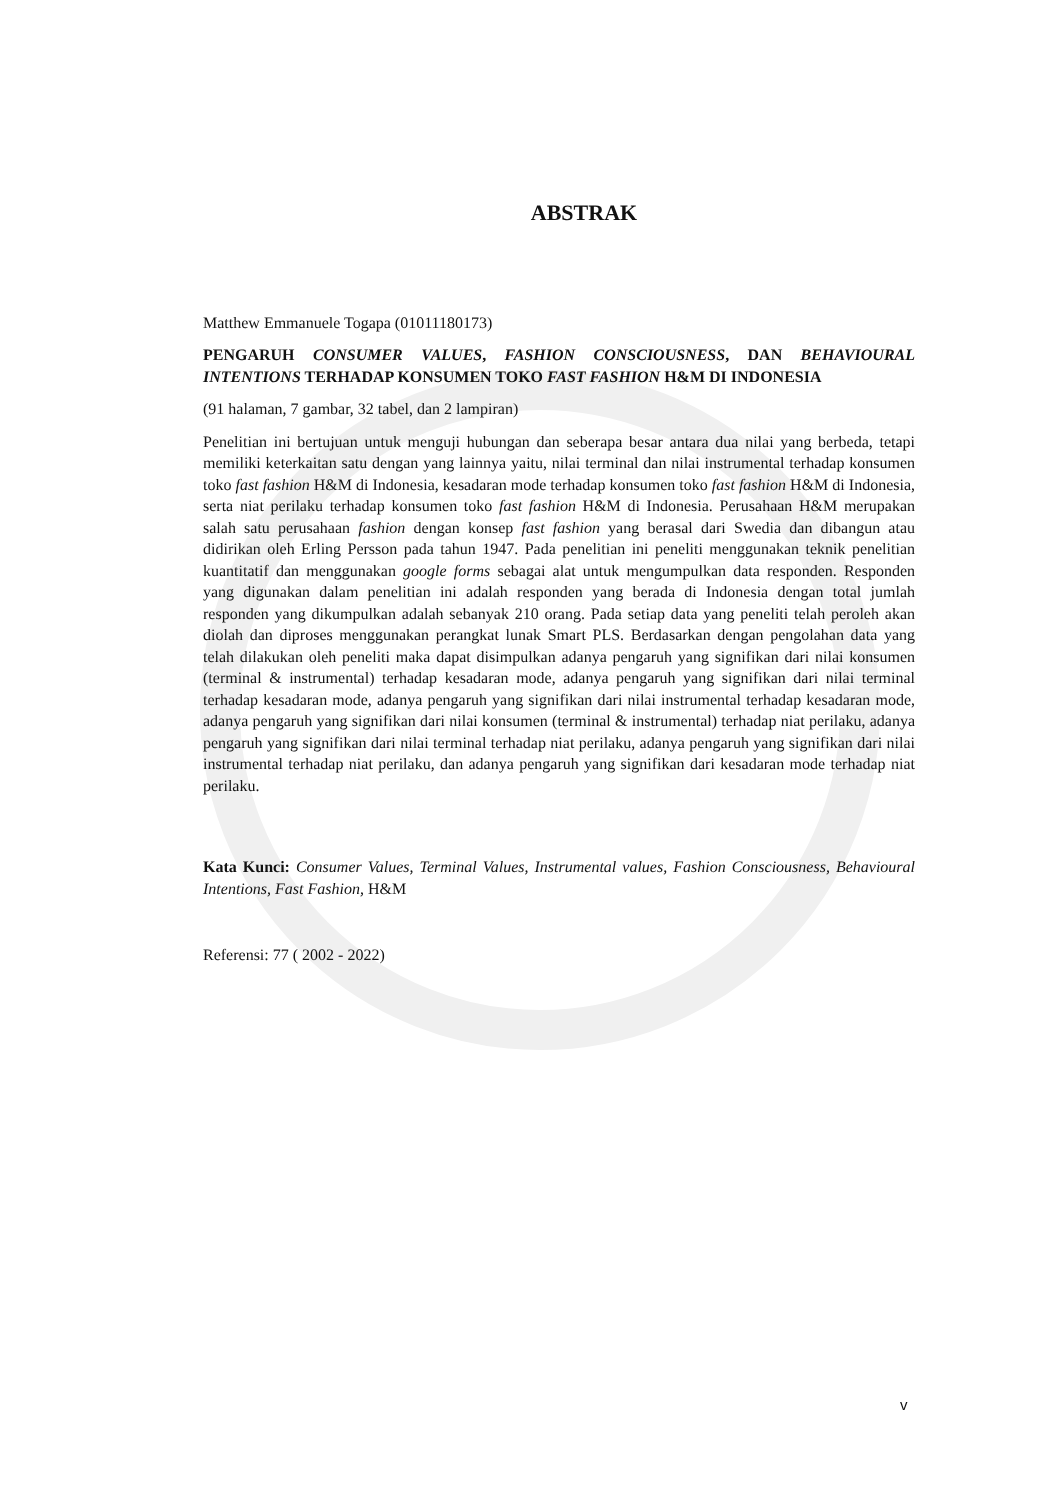ABSTRAK
Matthew Emmanuele Togapa (01011180173)
PENGARUH CONSUMER VALUES, FASHION CONSCIOUSNESS, DAN BEHAVIOURAL INTENTIONS TERHADAP KONSUMEN TOKO FAST FASHION H&M DI INDONESIA
(91 halaman, 7 gambar, 32 tabel, dan 2 lampiran)
Penelitian ini bertujuan untuk menguji hubungan dan seberapa besar antara dua nilai yang berbeda, tetapi memiliki keterkaitan satu dengan yang lainnya yaitu, nilai terminal dan nilai instrumental terhadap konsumen toko fast fashion H&M di Indonesia, kesadaran mode terhadap konsumen toko fast fashion H&M di Indonesia, serta niat perilaku terhadap konsumen toko fast fashion H&M di Indonesia. Perusahaan H&M merupakan salah satu perusahaan fashion dengan konsep fast fashion yang berasal dari Swedia dan dibangun atau didirikan oleh Erling Persson pada tahun 1947. Pada penelitian ini peneliti menggunakan teknik penelitian kuantitatif dan menggunakan google forms sebagai alat untuk mengumpulkan data responden. Responden yang digunakan dalam penelitian ini adalah responden yang berada di Indonesia dengan total jumlah responden yang dikumpulkan adalah sebanyak 210 orang. Pada setiap data yang peneliti telah peroleh akan diolah dan diproses menggunakan perangkat lunak Smart PLS. Berdasarkan dengan pengolahan data yang telah dilakukan oleh peneliti maka dapat disimpulkan adanya pengaruh yang signifikan dari nilai konsumen (terminal & instrumental) terhadap kesadaran mode, adanya pengaruh yang signifikan dari nilai terminal terhadap kesadaran mode, adanya pengaruh yang signifikan dari nilai instrumental terhadap kesadaran mode, adanya pengaruh yang signifikan dari nilai konsumen (terminal & instrumental) terhadap niat perilaku, adanya pengaruh yang signifikan dari nilai terminal terhadap niat perilaku, adanya pengaruh yang signifikan dari nilai instrumental terhadap niat perilaku, dan adanya pengaruh yang signifikan dari kesadaran mode terhadap niat perilaku.
Kata Kunci: Consumer Values, Terminal Values, Instrumental values, Fashion Consciousness, Behavioural Intentions, Fast Fashion, H&M
Referensi: 77 ( 2002 - 2022)
v